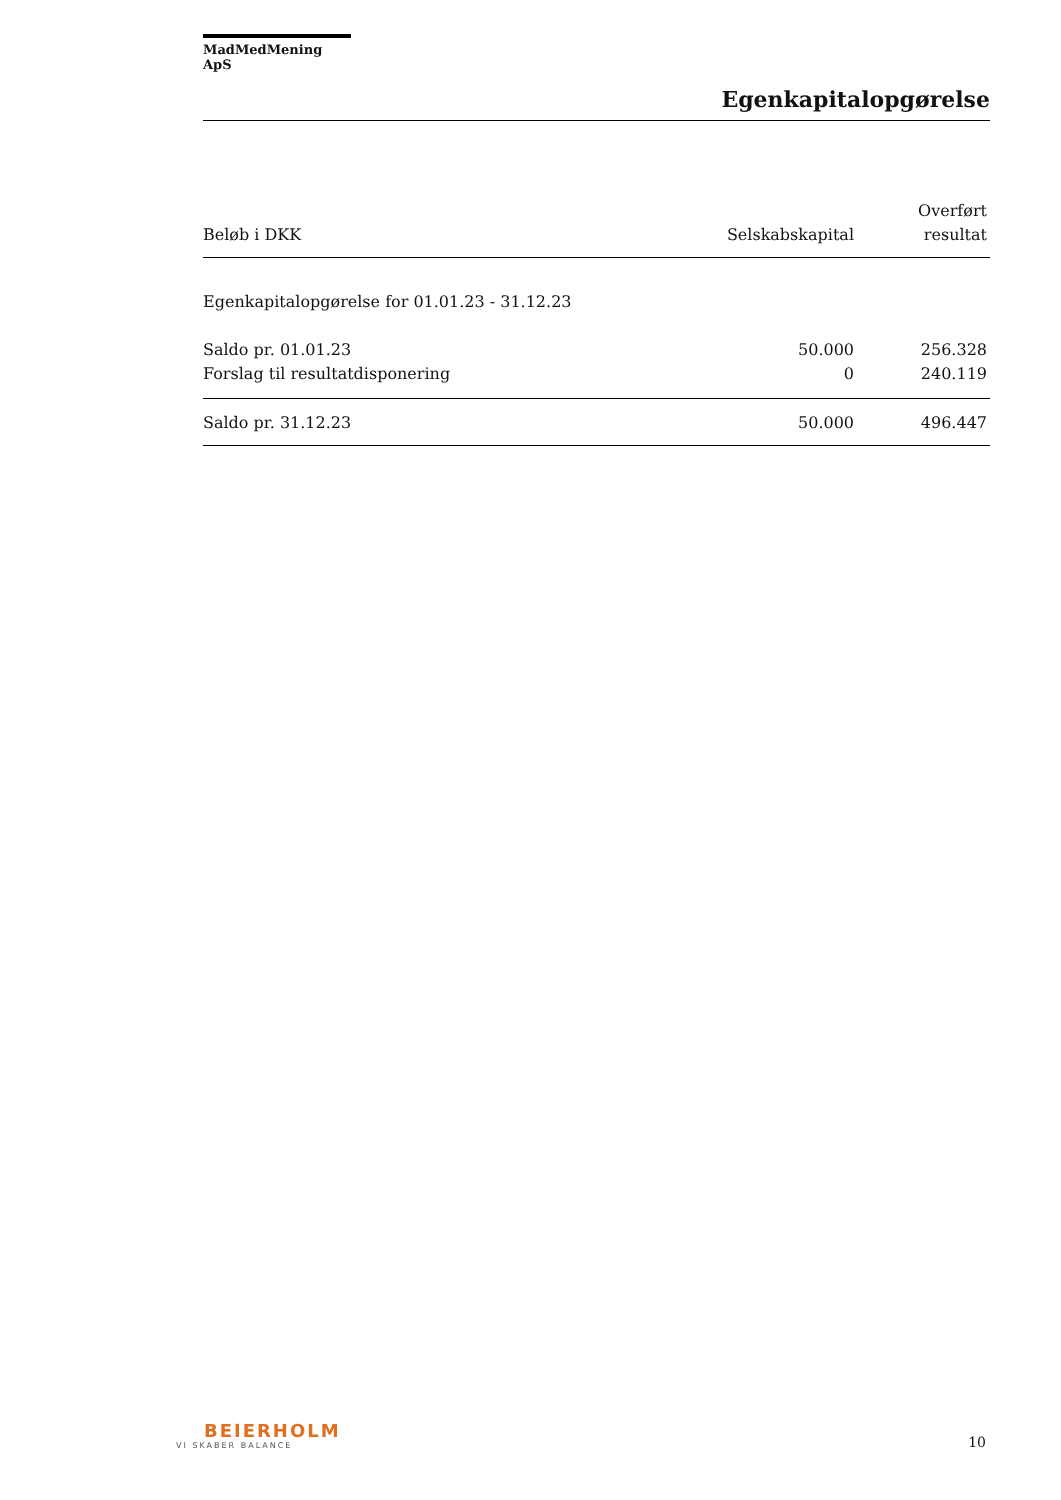MadMedMening ApS
Egenkapitalopgørelse
| Beløb i DKK | Selskabskapital | Overført resultat |
| --- | --- | --- |
| Egenkapitalopgørelse for 01.01.23 - 31.12.23 | | |
| Saldo pr. 01.01.23 | 50.000 | 256.328 |
| Forslag til resultatdisponering | 0 | 240.119 |
| Saldo pr. 31.12.23 | 50.000 | 496.447 |
BEIERHOLM
VI SKABER BALANCE
10